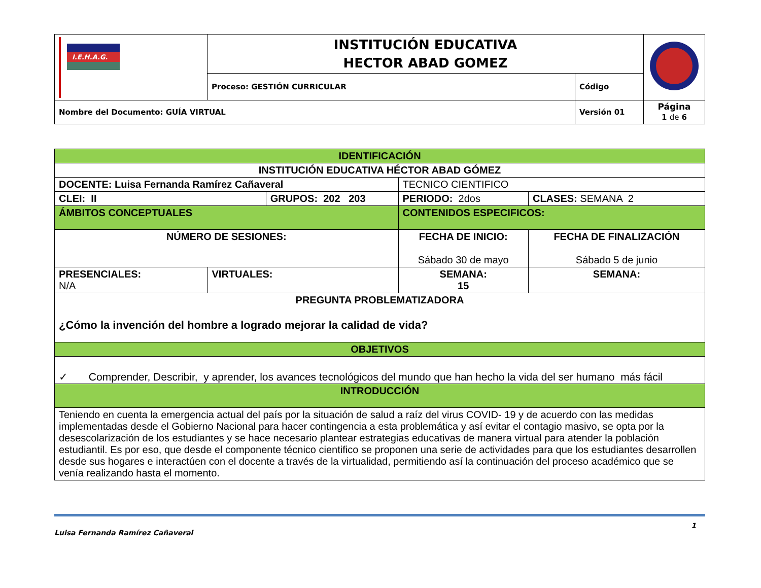| I.E.H.A.G. | INSTITUCIÓN EDUCATIVA HECTOR ABAD GOMEZ | | |
| | Proceso: GESTIÓN CURRICULAR | Código | |
| Nombre del Documento: GUÍA VIRTUAL | | Versión 01 | Página 1 de 6 |
| IDENTIFICACIÓN | | | | | |
| INSTITUCIÓN EDUCATIVA HÉCTOR ABAD GÓMEZ | | | | | |
| DOCENTE: Luisa Fernanda Ramírez Cañaveral | | | | TECNICO CIENTIFICO | |
| CLEI: II | | GRUPOS: 202 203 | | PERIODO: 2dos | CLASES: SEMANA 2 |
| ÁMBITOS CONCEPTUALES | | | | CONTENIDOS ESPECIFICOS: | |
| NÚMERO DE SESIONES: | | | FECHA DE INICIO: Sábado 30 de mayo | | FECHA DE FINALIZACIÓN Sábado 5 de junio |
| PRESENCIALES: N/A | VIRTUALES: | | SEMANA: 15 | | SEMANA: |
| PREGUNTA PROBLEMATIZADORA ¿Cómo la invención del hombre a logrado mejorar la calidad de vida? | | | | | |
| OBJETIVOS | | | | | |
| ✓ Comprender, Describir, y aprender, los avances tecnológicos del mundo que han hecho la vida del ser humano más fácil | | | | | |
| INTRODUCCIÓN | | | | | |
| Teniendo en cuenta la emergencia actual del país por la situación de salud a raíz del virus COVID- 19 y de acuerdo con las medidas implementadas desde el Gobierno Nacional para hacer contingencia a esta problemática y así evitar el contagio masivo, se opta por la desescolarización de los estudiantes y se hace necesario plantear estrategias educativas de manera virtual para atender la población estudiantil. Es por eso, que desde el componente técnico cientifico se proponen una serie de actividades para que los estudiantes desarrollen desde sus hogares e interactúen con el docente a través de la virtualidad, permitiendo así la continuación del proceso académico que se venía realizando hasta el momento. | | | | | |
Luisa Fernanda Ramírez Cañaveral 1